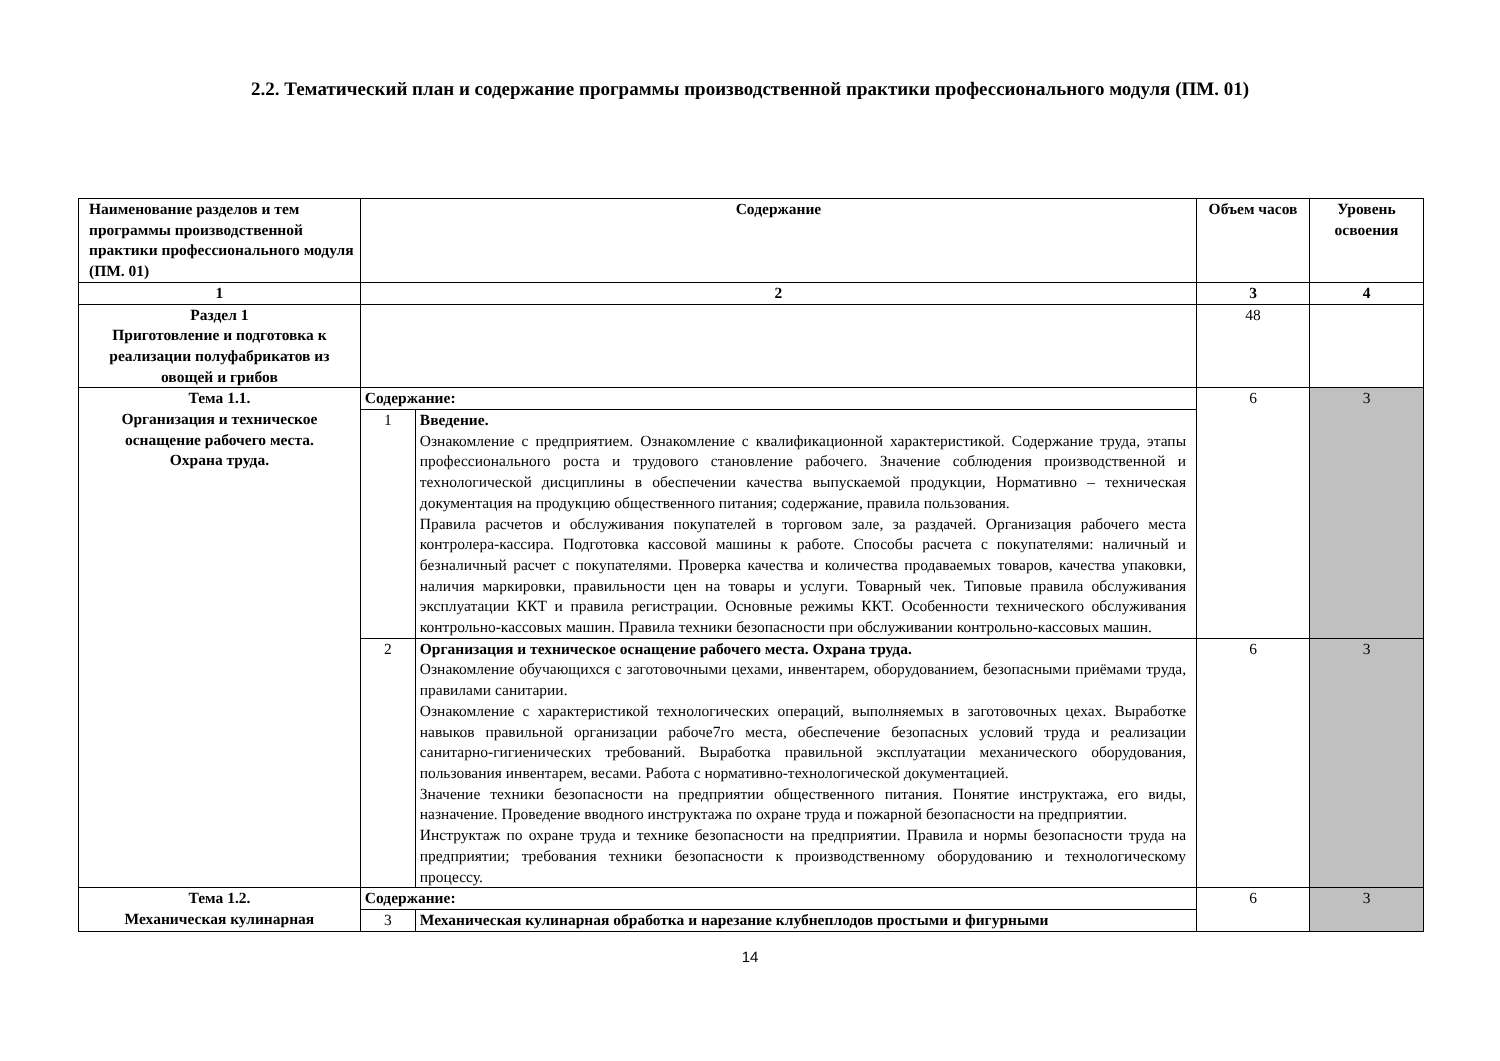2.2. Тематический план и содержание программы производственной практики профессионального модуля (ПМ. 01)
| Наименование разделов и тем программы производственной практики профессионального модуля (ПМ. 01) | Содержание | | Объем часов | Уровень освоения |
| --- | --- | --- | --- | --- |
| 1 | 2 | | 3 | 4 |
| Раздел 1 Приготовление и подготовка к реализации полуфабрикатов из овощей и грибов | | | 48 | |
| Тема 1.1. Организация и техническое оснащение рабочего места. Охрана труда. | Содержание: | | 6 | 3 |
| | 1 | Введение. Ознакомление с предприятием. Ознакомление с квалификационной характеристикой. Содержание труда, этапы профессионального роста и трудового становление рабочего. Значение соблюдения производственной и технологической дисциплины в обеспечении качества выпускаемой продукции, Нормативно – техническая документация на продукцию общественного питания; содержание, правила пользования. Правила расчетов и обслуживания покупателей в торговом зале, за раздачей. Организация рабочего места контролера-кассира. Подготовка кассовой машины к работе. Способы расчета с покупателями: наличный и безналичный расчет с покупателями. Проверка качества и количества продаваемых товаров, качества упаковки, наличия маркировки, правильности цен на товары и услуги. Товарный чек. Типовые правила обслуживания эксплуатации ККТ и правила регистрации. Основные режимы ККТ. Особенности технического обслуживания контрольно-кассовых машин. Правила техники безопасности при обслуживании контрольно-кассовых машин. | | |
| | 2 | Организация и техническое оснащение рабочего места. Охрана труда. Ознакомление обучающихся с заготовочными цехами, инвентарем, оборудованием, безопасными приёмами труда, правилами санитарии. Ознакомление с характеристикой технологических операций, выполняемых в заготовочных цехах. Выработке навыков правильной организации рабоче7го места, обеспечение безопасных условий труда и реализации санитарно-гигиенических требований. Выработка правильной эксплуатации механического оборудования, пользования инвентарем, весами. Работа с нормативно-технологической документацией. Значение техники безопасности на предприятии общественного питания. Понятие инструктажа, его виды, назначение. Проведение вводного инструктажа по охране труда и пожарной безопасности на предприятии. Инструктаж по охране труда и технике безопасности на предприятии. Правила и нормы безопасности труда на предприятии; требования техники безопасности к производственному оборудованию и технологическому процессу. | 6 | 3 |
| Тема 1.2. Механическая кулинарная | Содержание: | | 6 | 3 |
| | 3 | Механическая кулинарная обработка и нарезание клубнеплодов простыми и фигурными | | |
14